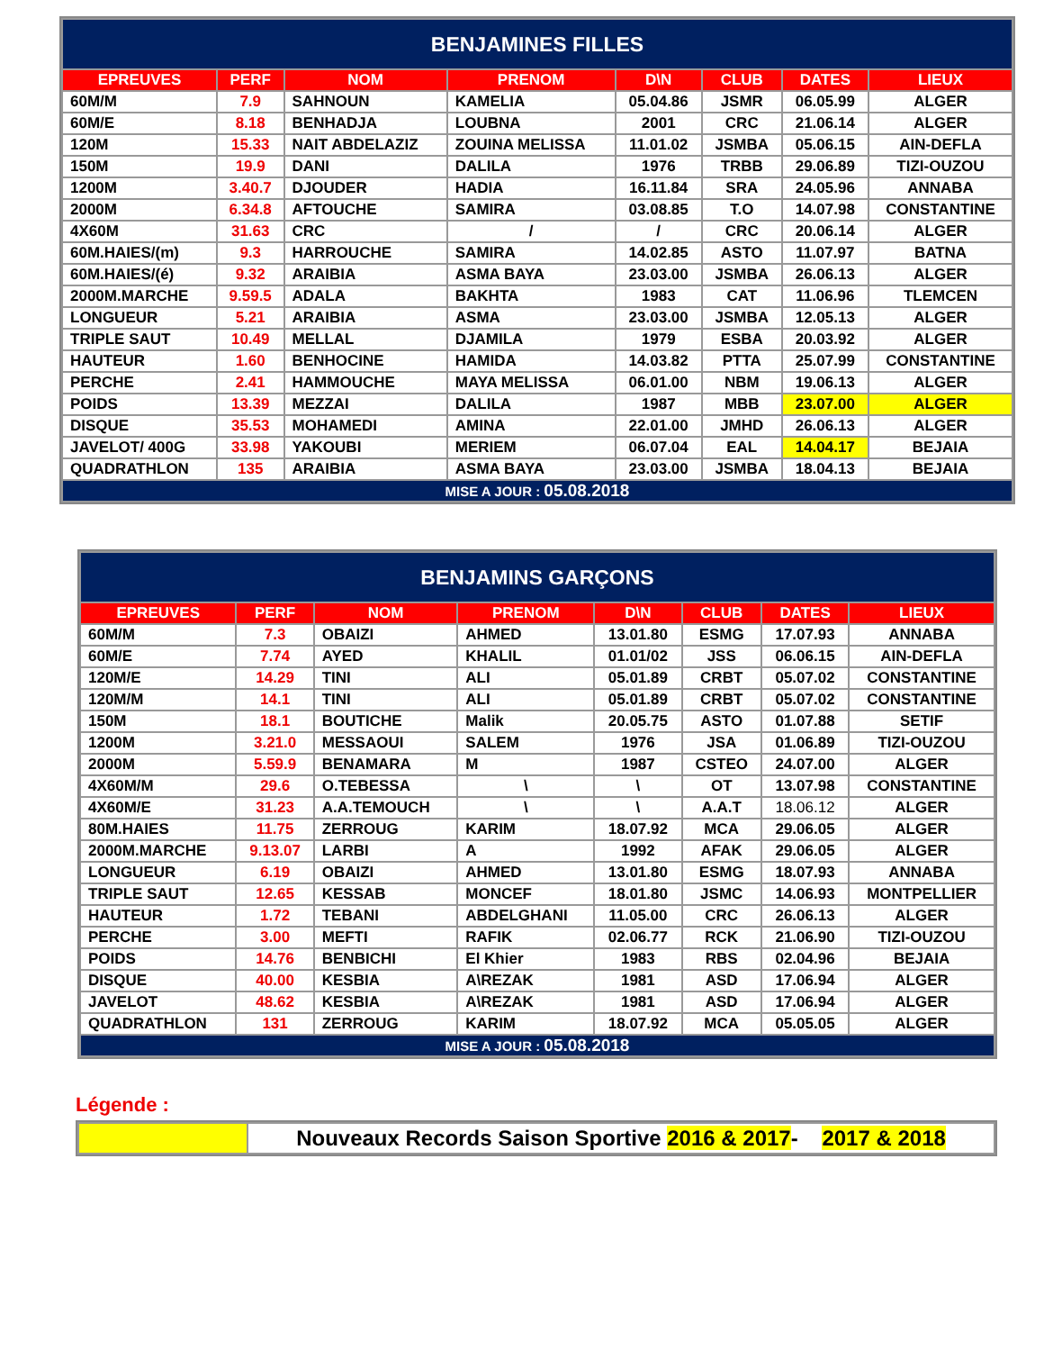| BENJAMINES FILLES | | | | | | | |
| EPREUVES | PERF | NOM | PRENOM | D\N | CLUB | DATES | LIEUX |
| 60M/M | 7.9 | SAHNOUN | KAMELIA | 05.04.86 | JSMR | 06.05.99 | ALGER |
| 60M/E | 8.18 | BENHADJA | LOUBNA | 2001 | CRC | 21.06.14 | ALGER |
| 120M | 15.33 | NAIT ABDELAZIZ | ZOUINA MELISSA | 11.01.02 | JSMBA | 05.06.15 | AIN-DEFLA |
| 150M | 19.9 | DANI | DALILA | 1976 | TRBB | 29.06.89 | TIZI-OUZOU |
| 1200M | 3.40.7 | DJOUDER | HADIA | 16.11.84 | SRA | 24.05.96 | ANNABA |
| 2000M | 6.34.8 | AFTOUCHE | SAMIRA | 03.08.85 | T.O | 14.07.98 | CONSTANTINE |
| 4X60M | 31.63 | CRC | / | / | CRC | 20.06.14 | ALGER |
| 60M.HAIES/(m) | 9.3 | HARROUCHE | SAMIRA | 14.02.85 | ASTO | 11.07.97 | BATNA |
| 60M.HAIES/(é) | 9.32 | ARAIBIA | ASMA BAYA | 23.03.00 | JSMBA | 26.06.13 | ALGER |
| 2000M.MARCHE | 9.59.5 | ADALA | BAKHTA | 1983 | CAT | 11.06.96 | TLEMCEN |
| LONGUEUR | 5.21 | ARAIBIA | ASMA | 23.03.00 | JSMBA | 12.05.13 | ALGER |
| TRIPLE SAUT | 10.49 | MELLAL | DJAMILA | 1979 | ESBA | 20.03.92 | ALGER |
| HAUTEUR | 1.60 | BENHOCINE | HAMIDA | 14.03.82 | PTTA | 25.07.99 | CONSTANTINE |
| PERCHE | 2.41 | HAMMOUCHE | MAYA MELISSA | 06.01.00 | NBM | 19.06.13 | ALGER |
| POIDS | 13.39 | MEZZAI | DALILA | 1987 | MBB | 23.07.00 | ALGER |
| DISQUE | 35.53 | MOHAMEDI | AMINA | 22.01.00 | JMHD | 26.06.13 | ALGER |
| JAVELOT/ 400G | 33.98 | YAKOUBI | MERIEM | 06.07.04 | EAL | 14.04.17 | BEJAIA |
| QUADRATHLON | 135 | ARAIBIA | ASMA BAYA | 23.03.00 | JSMBA | 18.04.13 | BEJAIA |
| MISE A JOUR : 05.08.2018 | | | | | | | |
| BENJAMINS GARÇONS | | | | | | | |
| EPREUVES | PERF | NOM | PRENOM | D\N | CLUB | DATES | LIEUX |
| 60M/M | 7.3 | OBAIZI | AHMED | 13.01.80 | ESMG | 17.07.93 | ANNABA |
| 60M/E | 7.74 | AYED | KHALIL | 01.01/02 | JSS | 06.06.15 | AIN-DEFLA |
| 120M/E | 14.29 | TINI | ALI | 05.01.89 | CRBT | 05.07.02 | CONSTANTINE |
| 120M/M | 14.1 | TINI | ALI | 05.01.89 | CRBT | 05.07.02 | CONSTANTINE |
| 150M | 18.1 | BOUTICHE | Malik | 20.05.75 | ASTO | 01.07.88 | SETIF |
| 1200M | 3.21.0 | MESSAOUI | SALEM | 1976 | JSA | 01.06.89 | TIZI-OUZOU |
| 2000M | 5.59.9 | BENAMARA | M | 1987 | CSTEO | 24.07.00 | ALGER |
| 4X60M/M | 29.6 | O.TEBESSA | \ | \ | OT | 13.07.98 | CONSTANTINE |
| 4X60M/E | 31.23 | A.A.TEMOUCH | \ | \ | A.A.T | 18.06.12 | ALGER |
| 80M.HAIES | 11.75 | ZERROUG | KARIM | 18.07.92 | MCA | 29.06.05 | ALGER |
| 2000M.MARCHE | 9.13.07 | LARBI | A | 1992 | AFAK | 29.06.05 | ALGER |
| LONGUEUR | 6.19 | OBAIZI | AHMED | 13.01.80 | ESMG | 18.07.93 | ANNABA |
| TRIPLE SAUT | 12.65 | KESSAB | MONCEF | 18.01.80 | JSMC | 14.06.93 | MONTPELLIER |
| HAUTEUR | 1.72 | TEBANI | ABDELGHANI | 11.05.00 | CRC | 26.06.13 | ALGER |
| PERCHE | 3.00 | MEFTI | RAFIK | 02.06.77 | RCK | 21.06.90 | TIZI-OUZOU |
| POIDS | 14.76 | BENBICHI | El Khier | 1983 | RBS | 02.04.96 | BEJAIA |
| DISQUE | 40.00 | KESBIA | A\REZAK | 1981 | ASD | 17.06.94 | ALGER |
| JAVELOT | 48.62 | KESBIA | A\REZAK | 1981 | ASD | 17.06.94 | ALGER |
| QUADRATHLON | 131 | ZERROUG | KARIM | 18.07.92 | MCA | 05.05.05 | ALGER |
| MISE A JOUR : 05.08.2018 | | | | | | | |
Légende :
| | Nouveaux Records Saison Sportive 2016 & 2017 - 2017 & 2018 |